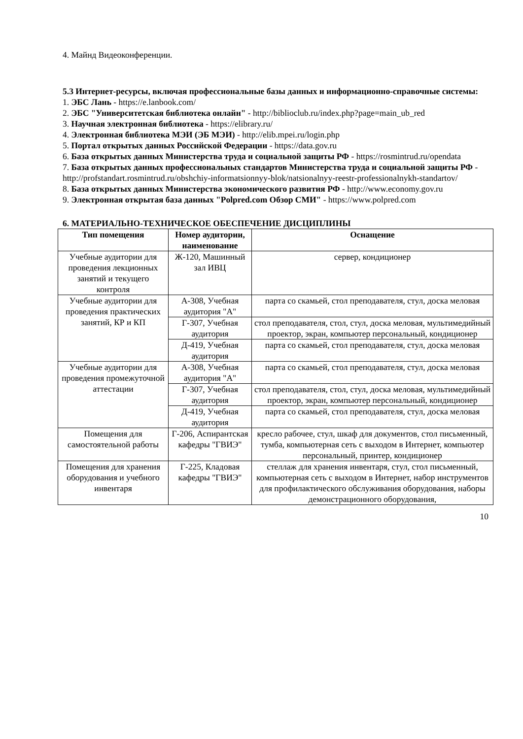4. Майнд Видеоконференции.
5.3 Интернет-ресурсы, включая профессиональные базы данных и информационно-справочные системы:
1. ЭБС Лань - https://e.lanbook.com/
2. ЭБС "Университетская библиотека онлайн" - http://biblioclub.ru/index.php?page=main_ub_red
3. Научная электронная библиотека - https://elibrary.ru/
4. Электронная библиотека МЭИ (ЭБ МЭИ) - http://elib.mpei.ru/login.php
5. Портал открытых данных Российской Федерации - https://data.gov.ru
6. База открытых данных Министерства труда и социальной защиты РФ - https://rosmintrud.ru/opendata
7. База открытых данных профессиональных стандартов Министерства труда и социальной защиты РФ - http://profstandart.rosmintrud.ru/obshchiy-informatsionnyy-blok/natsionalnyy-reestr-professionalnykh-standartov/
8. База открытых данных Министерства экономического развития РФ - http://www.economy.gov.ru
9. Электронная открытая база данных "Polpred.com Обзор СМИ" - https://www.polpred.com
6. МАТЕРИАЛЬНО-ТЕХНИЧЕСКОЕ ОБЕСПЕЧЕНИЕ ДИСЦИПЛИНЫ
| Тип помещения | Номер аудитории, наименование | Оснащение |
| --- | --- | --- |
| Учебные аудитории для проведения лекционных занятий и текущего контроля | Ж-120, Машинный зал ИВЦ | сервер, кондиционер |
| Учебные аудитории для проведения практических занятий, КР и КП | А-308, Учебная аудитория "А" | парта со скамьей, стол преподавателя, стул, доска меловая |
| | Г-307, Учебная аудитория | стол преподавателя, стол, стул, доска меловая, мультимедийный проектор, экран, компьютер персональный, кондиционер |
| | Д-419, Учебная аудитория | парта со скамьей, стол преподавателя, стул, доска меловая |
| Учебные аудитории для проведения промежуточной аттестации | А-308, Учебная аудитория "А" | парта со скамьей, стол преподавателя, стул, доска меловая |
| | Г-307, Учебная аудитория | стол преподавателя, стол, стул, доска меловая, мультимедийный проектор, экран, компьютер персональный, кондиционер |
| | Д-419, Учебная аудитория | парта со скамьей, стол преподавателя, стул, доска меловая |
| Помещения для самостоятельной работы | Г-206, Аспирантская кафедры "ГВИЭ" | кресло рабочее, стул, шкаф для документов, стол письменный, тумба, компьютерная сеть с выходом в Интернет, компьютер персональный, принтер, кондиционер |
| Помещения для хранения оборудования и учебного инвентаря | Г-225, Кладовая кафедры "ГВИЭ" | стеллаж для хранения инвентаря, стул, стол письменный, компьютерная сеть с выходом в Интернет, набор инструментов для профилактического обслуживания оборудования, наборы демонстрационного оборудования, |
10